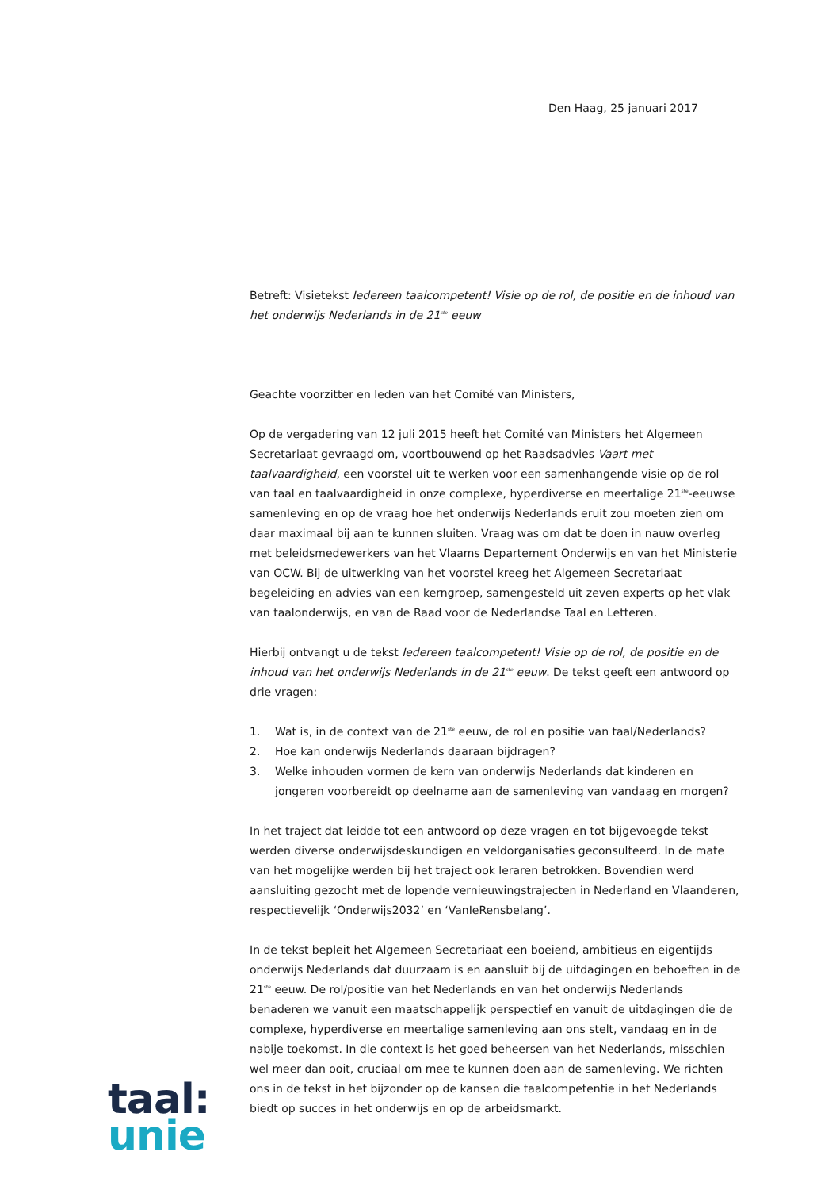Den Haag, 25 januari 2017
Betreft: Visietekst Iedereen taalcompetent! Visie op de rol, de positie en de inhoud van het onderwijs Nederlands in de 21<sup>ste</sup> eeuw
Geachte voorzitter en leden van het Comité van Ministers,
Op de vergadering van 12 juli 2015 heeft het Comité van Ministers het Algemeen Secretariaat gevraagd om, voortbouwend op het Raadsadvies Vaart met taalvaardigheid, een voorstel uit te werken voor een samenhangende visie op de rol van taal en taalvaardigheid in onze complexe, hyperdiverse en meertalige 21<sup>ste</sup>-eeuwse samenleving en op de vraag hoe het onderwijs Nederlands eruit zou moeten zien om daar maximaal bij aan te kunnen sluiten. Vraag was om dat te doen in nauw overleg met beleidsmedewerkers van het Vlaams Departement Onderwijs en van het Ministerie van OCW. Bij de uitwerking van het voorstel kreeg het Algemeen Secretariaat begeleiding en advies van een kerngroep, samengesteld uit zeven experts op het vlak van taalonderwijs, en van de Raad voor de Nederlandse Taal en Letteren.
Hierbij ontvangt u de tekst Iedereen taalcompetent! Visie op de rol, de positie en de inhoud van het onderwijs Nederlands in de 21<sup>ste</sup> eeuw. De tekst geeft een antwoord op drie vragen:
1. Wat is, in de context van de 21<sup>ste</sup> eeuw, de rol en positie van taal/Nederlands?
2. Hoe kan onderwijs Nederlands daaraan bijdragen?
3. Welke inhouden vormen de kern van onderwijs Nederlands dat kinderen en jongeren voorbereidt op deelname aan de samenleving van vandaag en morgen?
In het traject dat leidde tot een antwoord op deze vragen en tot bijgevoegde tekst werden diverse onderwijsdeskundigen en veldorganisaties geconsulteerd. In de mate van het mogelijke werden bij het traject ook leraren betrokken. Bovendien werd aansluiting gezocht met de lopende vernieuwingstrajecten in Nederland en Vlaanderen, respectievelijk ‘Onderwijs2032’ en ‘VanIeRensbelang’.
In de tekst bepleit het Algemeen Secretariaat een boeiend, ambitieus en eigentijds onderwijs Nederlands dat duurzaam is en aansluit bij de uitdagingen en behoeften in de 21<sup>ste</sup> eeuw. De rol/positie van het Nederlands en van het onderwijs Nederlands benaderen we vanuit een maatschappelijk perspectief en vanuit de uitdagingen die de complexe, hyperdiverse en meertalige samenleving aan ons stelt, vandaag en in de nabije toekomst. In die context is het goed beheersen van het Nederlands, misschien wel meer dan ooit, cruciaal om mee te kunnen doen aan de samenleving. We richten ons in de tekst in het bijzonder op de kansen die taalcompetentie in het Nederlands biedt op succes in het onderwijs en op de arbeidsmarkt.
taal:
unie